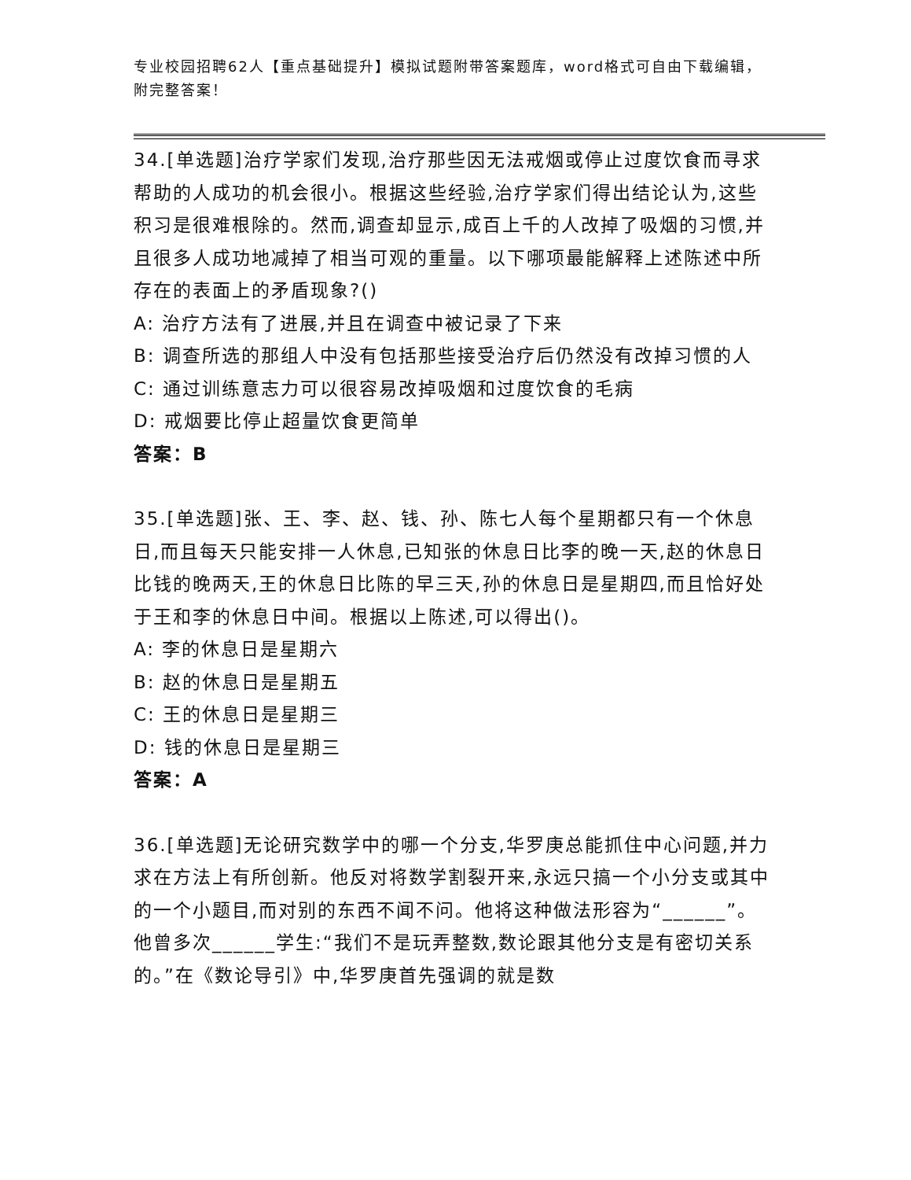专业校园招聘62人【重点基础提升】模拟试题附带答案题库，word格式可自由下载编辑，附完整答案！
34.[单选题]治疗学家们发现,治疗那些因无法戒烟或停止过度饮食而寻求帮助的人成功的机会很小。根据这些经验,治疗学家们得出结论认为,这些积习是很难根除的。然而,调查却显示,成百上千的人改掉了吸烟的习惯,并且很多人成功地减掉了相当可观的重量。以下哪项最能解释上述陈述中所存在的表面上的矛盾现象?()
A: 治疗方法有了进展,并且在调查中被记录了下来
B: 调查所选的那组人中没有包括那些接受治疗后仍然没有改掉习惯的人
C: 通过训练意志力可以很容易改掉吸烟和过度饮食的毛病
D: 戒烟要比停止超量饮食更简单
答案：B
35.[单选题]张、王、李、赵、钱、孙、陈七人每个星期都只有一个休息日,而且每天只能安排一人休息,已知张的休息日比李的晚一天,赵的休息日比钱的晚两天,王的休息日比陈的早三天,孙的休息日是星期四,而且恰好处于王和李的休息日中间。根据以上陈述,可以得出()。
A: 李的休息日是星期六
B: 赵的休息日是星期五
C: 王的休息日是星期三
D: 钱的休息日是星期三
答案：A
36.[单选题]无论研究数学中的哪一个分支,华罗庚总能抓住中心问题,并力求在方法上有所创新。他反对将数学割裂开来,永远只搞一个小分支或其中的一个小题目,而对别的东西不闻不问。他将这种做法形容为“______”。他曾多次______学生:“我们不是玩弄整数,数论跟其他分支是有密切关系的。”在《数论导引》中,华罗庚首先强调的就是数